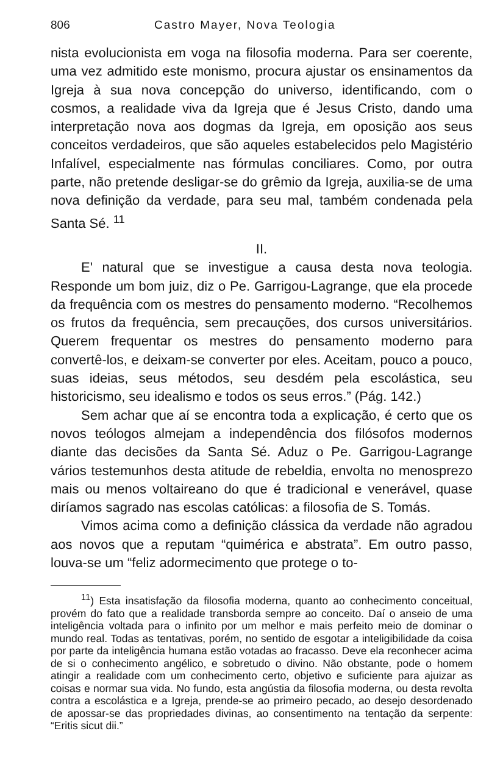806 Castro Mayer, Nova Teologia
nista evolucionista em voga na filosofia moderna. Para ser coerente, uma vez admitido este monismo, procura ajustar os ensinamentos da Igreja à sua nova concepção do universo, identificando, com o cosmos, a realidade viva da Igreja que é Jesus Cristo, dando uma interpretação nova aos dogmas da Igreja, em oposição aos seus conceitos verdadeiros, que são aqueles estabelecidos pelo Magistério Infalível, especialmente nas fórmulas conciliares. Como, por outra parte, não pretende desligar-se do grêmio da Igreja, auxilia-se de uma nova definição da verdade, para seu mal, também condenada pela Santa Sé. <sup>11</sup>
II.
E' natural que se investigue a causa desta nova teologia. Responde um bom juiz, diz o Pe. Garrigou-Lagrange, que ela procede da frequência com os mestres do pensamento moderno. “Recolhemos os frutos da frequência, sem precauções, dos cursos universitários. Querem frequentar os mestres do pensamento moderno para convertê-los, e deixam-se converter por eles. Aceitam, pouco a pouco, suas ideias, seus métodos, seu desdém pela escolástica, seu historicismo, seu idealismo e todos os seus erros.” (Pág. 142.)
Sem achar que aí se encontra toda a explicação, é certo que os novos teólogos almejam a independência dos filósofos modernos diante das decisões da Santa Sé. Aduz o Pe. Garrigou-Lagrange vários testemunhos desta atitude de rebeldia, envolta no menosprezo mais ou menos voltaireano do que é tradicional e venerável, quase diríamos sagrado nas escolas católicas: a filosofia de S. Tomás.
Vimos acima como a definição clássica da verdade não agradou aos novos que a reputam “quimérica e abstrata”. Em outro passo, louva-se um “feliz adormecimento que protege o to-
<sup>11</sup>) Esta insatisfação da filosofia moderna, quanto ao conhecimento conceitual, provém do fato que a realidade transborda sempre ao conceito. Daí o anseio de uma inteligência voltada para o infinito por um melhor e mais perfeito meio de dominar o mundo real. Todas as tentativas, porém, no sentido de esgotar a inteligibilidade da coisa por parte da inteligência humana estão votadas ao fracasso. Deve ela reconhecer acima de si o conhecimento angélico, e sobretudo o divino. Não obstante, pode o homem atingir a realidade com um conhecimento certo, objetivo e suficiente para ajuizar as coisas e normar sua vida. No fundo, esta angústia da filosofia moderna, ou desta revolta contra a escolástica e a Igreja, prende-se ao primeiro pecado, ao desejo desordenado de apossar-se das propriedades divinas, ao consentimento na tentação da serpente: “Eritis sicut dii.”